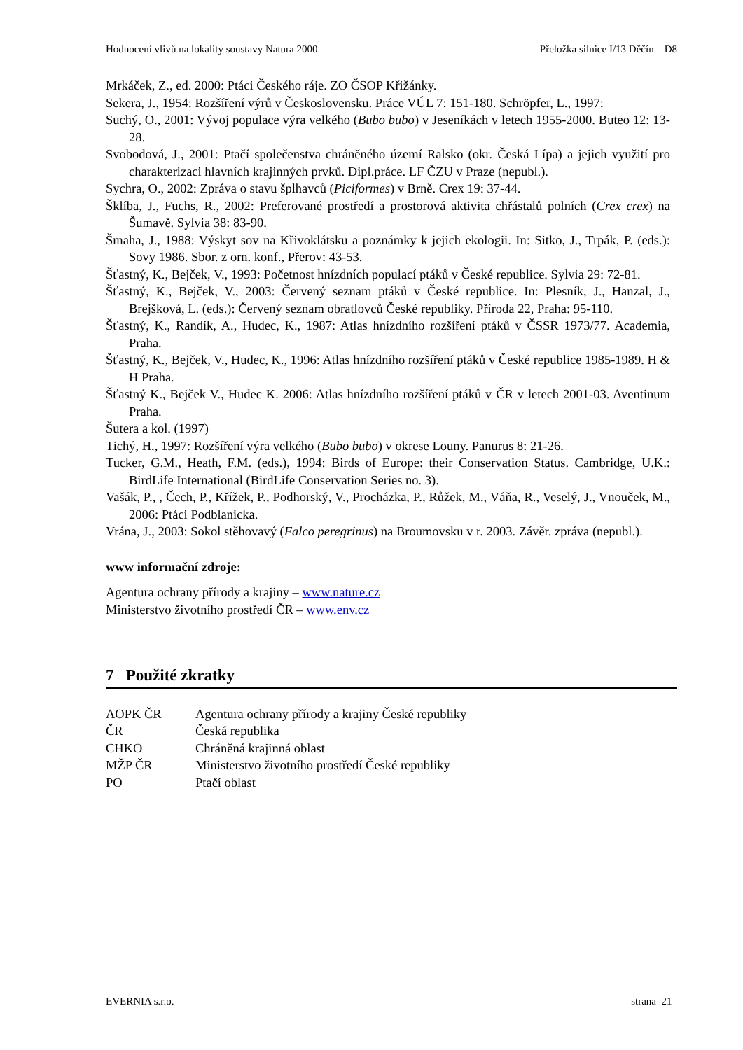Hodnocení vlivů na lokality soustavy Natura 2000 Přeložka silnice I/13 Děčín – D8
Mrkáček, Z., ed. 2000: Ptáci Českého ráje. ZO ČSOP Křižánky.
Sekera, J., 1954: Rozšíření výrů v Československu. Práce VÚL 7: 151-180. Schröpfer, L., 1997:
Suchý, O., 2001: Vývoj populace výra velkého (Bubo bubo) v Jeseníkách v letech 1955-2000. Buteo 12: 13-28.
Svobodová, J., 2001: Ptačí společenstva chráněného území Ralsko (okr. Česká Lípa) a jejich využití pro charakterizaci hlavních krajinných prvků. Dipl.práce. LF ČZU v Praze (nepubl.).
Sychra, O., 2002: Zpráva o stavu šplhavců (Piciformes) v Brně. Crex 19: 37-44.
Šklíba, J., Fuchs, R., 2002: Preferované prostředí a prostorová aktivita chřástalů polních (Crex crex) na Šumavě. Sylvia 38: 83-90.
Šmaha, J., 1988: Výskyt sov na Křivoklátsku a poznámky k jejich ekologii. In: Sitko, J., Trpák, P. (eds.): Sovy 1986. Sbor. z orn. konf., Přerov: 43-53.
Šťastný, K., Bejček, V., 1993: Početnost hnízdních populací ptáků v České republice. Sylvia 29: 72-81.
Šťastný, K., Bejček, V., 2003: Červený seznam ptáků v České republice. In: Plesník, J., Hanzal, J., Brejšková, L. (eds.): Červený seznam obratlovců České republiky. Příroda 22, Praha: 95-110.
Šťastný, K., Randík, A., Hudec, K., 1987: Atlas hnízdního rozšíření ptáků v ČSSR 1973/77. Academia, Praha.
Šťastný, K., Bejček, V., Hudec, K., 1996: Atlas hnízdního rozšíření ptáků v České republice 1985-1989. H & H Praha.
Šťastný K., Bejček V., Hudec K. 2006: Atlas hnízdního rozšíření ptáků v ČR v letech 2001-03. Aventinum Praha.
Šutera a kol. (1997)
Tichý, H., 1997: Rozšíření výra velkého (Bubo bubo) v okrese Louny. Panurus 8: 21-26.
Tucker, G.M., Heath, F.M. (eds.), 1994: Birds of Europe: their Conservation Status. Cambridge, U.K.: BirdLife International (BirdLife Conservation Series no. 3).
Vašák, P., , Čech, P., Křížek, P., Podhorský, V., Procházka, P., Růžek, M., Váňa, R., Veselý, J., Vnouček, M., 2006: Ptáci Podblanicka.
Vrána, J., 2003: Sokol stěhovavý (Falco peregrinus) na Broumovsku v r. 2003. Závěr. zpráva (nepubl.).
www informační zdroje:
Agentura ochrany přírody a krajiny – www.nature.cz
Ministerstvo životního prostředí ČR – www.env.cz
7 Použité zkratky
| AOPK ČR | Agentura ochrany přírody a krajiny České republiky |
| ČR | Česká republika |
| CHKO | Chráněná krajinná oblast |
| MŽP ČR | Ministerstvo životního prostředí České republiky |
| PO | Ptačí oblast |
EVERNIA s.r.o. strana 21